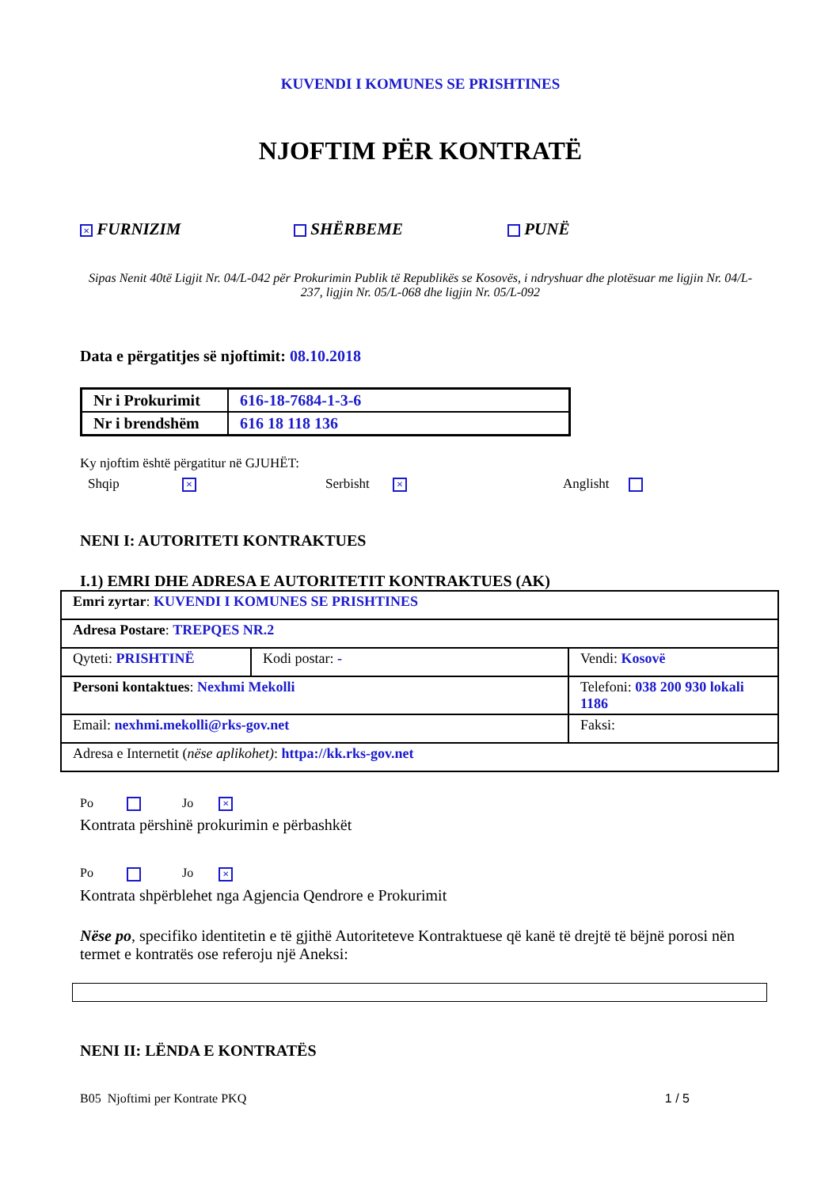KUVENDI I KOMUNES SE PRISHTINES
NJOFTIM PËR KONTRATË
× FURNIZIM SHËRBEME PUNË
Sipas Nenit 40të Ligjit Nr. 04/L-042 për Prokurimin Publik të Republikës se Kosovës, i ndryshuar dhe plotësuar me ligjin Nr. 04/L-237, ligjin Nr. 05/L-068 dhe ligjin Nr. 05/L-092
Data e përgatitjes së njoftimit: 08.10.2018
| Nr i Prokurimit | 616-18-7684-1-3-6 |
| Nr i brendshëm | 616 18 118 136 |
Ky njoftim është përgatitur në GJUHËT:
Shqip × Serbisht × Anglisht
NENI I: AUTORITETI KONTRAKTUES
I.1) EMRI DHE ADRESA E AUTORITETIT KONTRAKTUES (AK)
| Emri zyrtar : KUVENDI I KOMUNES SE PRISHTINES | | |
| Adresa Postare : TREPQES NR.2 | | |
| Qyteti: PRISHTINË | Kodi postar: - | Vendi: Kosovë |
| Personi kontaktues : Nexhmi Mekolli | | Telefoni: 038 200 930 lokali 1186 |
| Email: nexhmi.mekolli@rks-gov.net | | Faksi: |
| Adresa e Internetit ( nëse aplikohet) : httpa://kk.rks-gov.net | | |
Po Jo ×
Kontrata përshinë prokurimin e përbashkët
Po Jo ×
Kontrata shpërblehet nga Agjencia Qendrore e Prokurimit
Nëse po, specifiko identitetin e të gjithë Autoriteteve Kontraktuese që kanë të drejtë të bëjnë porosi nën termet e kontratës ose referoju një Aneksi:
NENI II: LËNDA E KONTRATËS
B05 Njoftimi per Kontrate PKQ 1 / 5